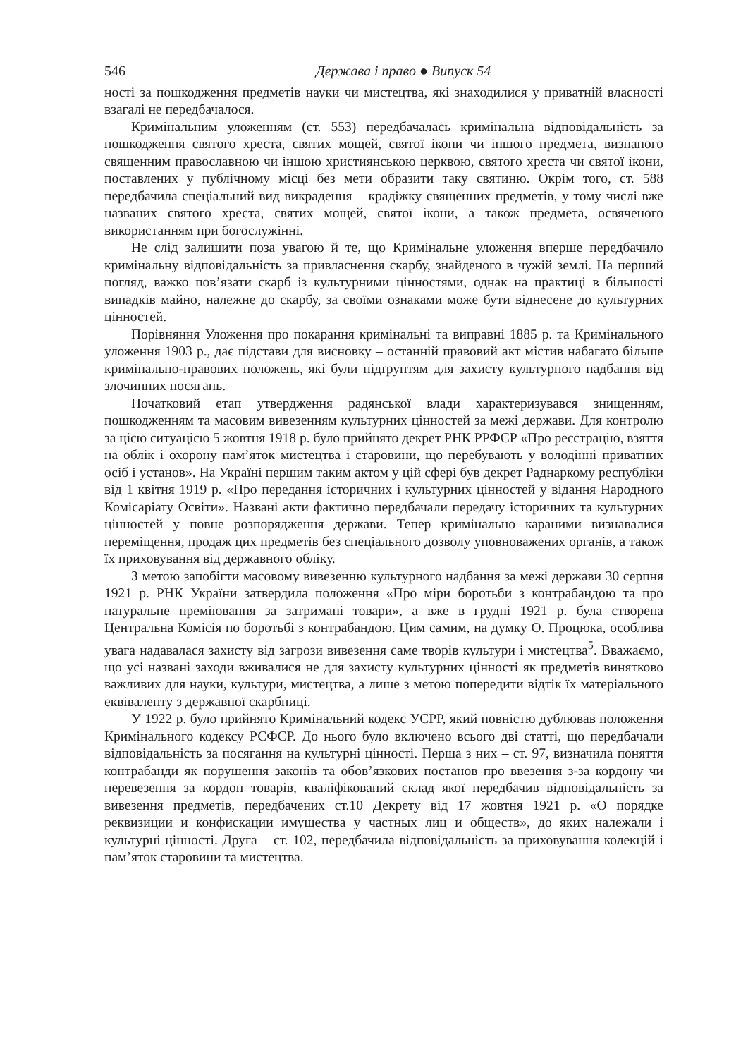546 Держава і право ● Випуск 54
ності за пошкодження предметів науки чи мистецтва, які знаходилися у приватній власності взагалі не передбачалося.
Кримінальним уложенням (ст. 553) передбачалась кримінальна відповідальність за пошкодження святого хреста, святих мощей, святої ікони чи іншого предмета, визнаного священним православною чи іншою християнською церквою, святого хреста чи святої ікони, поставлених у публічному місці без мети образити таку святиню. Окрім того, ст. 588 передбачила спеціальний вид викрадення – крадіжку священних предметів, у тому числі вже названих святого хреста, святих мощей, святої ікони, а також предмета, освяченого використанням при богослужінні.
Не слід залишити поза увагою й те, що Кримінальне уложення вперше передбачило кримінальну відповідальність за привласнення скарбу, знайденого в чужій землі. На перший погляд, важко пов’язати скарб із культурними цінностями, однак на практиці в більшості випадків майно, належне до скарбу, за своїми ознаками може бути віднесене до культурних цінностей.
Порівняння Уложення про покарання кримінальні та виправні 1885 р. та Кримінального уложення 1903 р., дає підстави для висновку – останній правовий акт містив набагато більше кримінально-правових положень, які були підґрунтям для захисту культурного надбання від злочинних посягань.
Початковий етап утвердження радянської влади характеризувався знищенням, пошкодженням та масовим вивезенням культурних цінностей за межі держави. Для контролю за цією ситуацією 5 жовтня 1918 р. було прийнято декрет РНК РРФСР «Про реєстрацію, взяття на облік і охорону пам’яток мистецтва і старовини, що перебувають у володінні приватних осіб і установ». На Україні першим таким актом у цій сфері був декрет Раднаркому республіки від 1 квітня 1919 р. «Про передання історичних і культурних цінностей у відання Народного Комісаріату Освіти». Названі акти фактично передбачали передачу історичних та культурних цінностей у повне розпорядження держави. Тепер кримінально караними визнавалися переміщення, продаж цих предметів без спеціального дозволу уповноважених органів, а також їх приховування від державного обліку.
З метою запобігти масовому вивезенню культурного надбання за межі держави 30 серпня 1921 р. РНК України затвердила положення «Про міри боротьби з контрабандою та про натуральне преміювання за затримані товари», а вже в грудні 1921 р. була створена Центральна Комісія по боротьбі з контрабандою. Цим самим, на думку О. Процюка, особлива увага надавалася захисту від загрози вивезення саме творів культури і мистецтва<sup>5</sup>. Вважаємо, що усі названі заходи вживалися не для захисту культурних цінності як предметів винятково важливих для науки, культури, мистецтва, а лише з метою попередити відтік їх матеріального еквіваленту з державної скарбниці.
У 1922 р. було прийнято Кримінальний кодекс УСРР, який повністю дублював положення Кримінального кодексу РСФСР. До нього було включено всього дві статті, що передбачали відповідальність за посягання на культурні цінності. Перша з них – ст. 97, визначила поняття контрабанди як порушення законів та обов’язкових постанов про ввезення з-за кордону чи перевезення за кордон товарів, кваліфікований склад якої передбачив відповідальність за вивезення предметів, передбачених ст.10 Декрету від 17 жовтня 1921 р. «О порядке реквизиции и конфискации имущества у частных лиц и обществ», до яких належали і культурні цінності. Друга – ст. 102, передбачила відповідальність за приховування колекцій і пам’яток старовини та мистецтва.